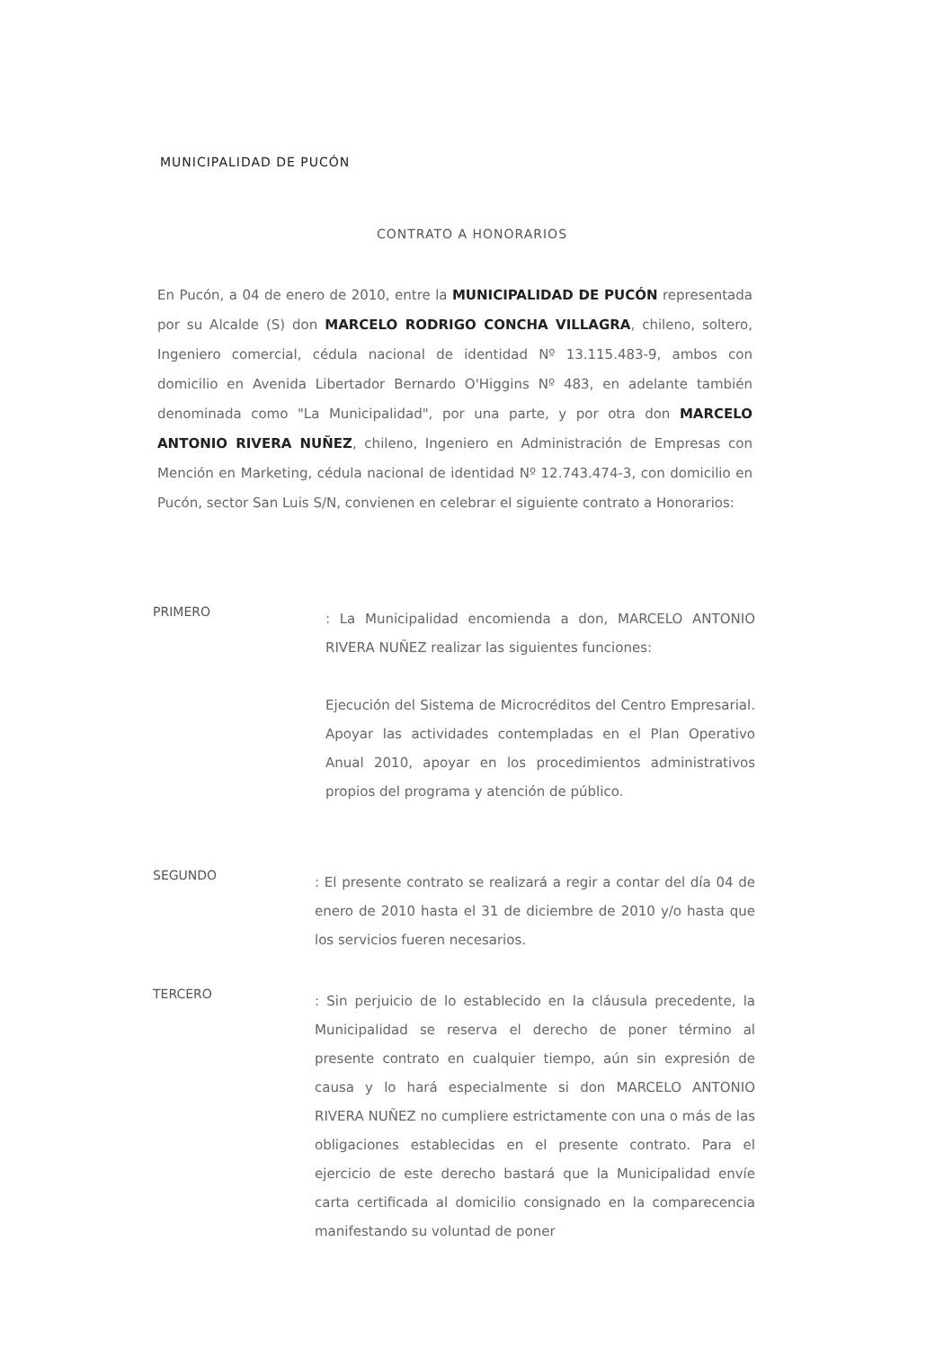MUNICIPALIDAD DE PUCÓN
CONTRATO A HONORARIOS
En Pucón, a 04 de enero de 2010, entre la MUNICIPALIDAD DE PUCÓN representada por su Alcalde (S) don MARCELO RODRIGO CONCHA VILLAGRA, chileno, soltero, Ingeniero comercial, cédula nacional de identidad Nº 13.115.483-9, ambos con domicilio en Avenida Libertador Bernardo O'Higgins Nº 483, en adelante también denominada como "La Municipalidad", por una parte, y por otra don MARCELO ANTONIO RIVERA NUÑEZ, chileno, Ingeniero en Administración de Empresas con Mención en Marketing, cédula nacional de identidad Nº 12.743.474-3, con domicilio en Pucón, sector San Luis S/N, convienen en celebrar el siguiente contrato a Honorarios:
PRIMERO
: La Municipalidad encomienda a don, MARCELO ANTONIO RIVERA NUÑEZ realizar las siguientes funciones:
Ejecución del Sistema de Microcréditos del Centro Empresarial. Apoyar las actividades contempladas en el Plan Operativo Anual 2010, apoyar en los procedimientos administrativos propios del programa y atención de público.
SEGUNDO
: El presente contrato se realizará a regir a contar del día 04 de enero de 2010 hasta el 31 de diciembre de 2010 y/o hasta que los servicios fueren necesarios.
TERCERO
: Sin perjuicio de lo establecido en la cláusula precedente, la Municipalidad se reserva el derecho de poner término al presente contrato en cualquier tiempo, aún sin expresión de causa y lo hará especialmente si don MARCELO ANTONIO RIVERA NUÑEZ no cumpliere estrictamente con una o más de las obligaciones establecidas en el presente contrato. Para el ejercicio de este derecho bastará que la Municipalidad envíe carta certificada al domicilio consignado en la comparecencia manifestando su voluntad de poner